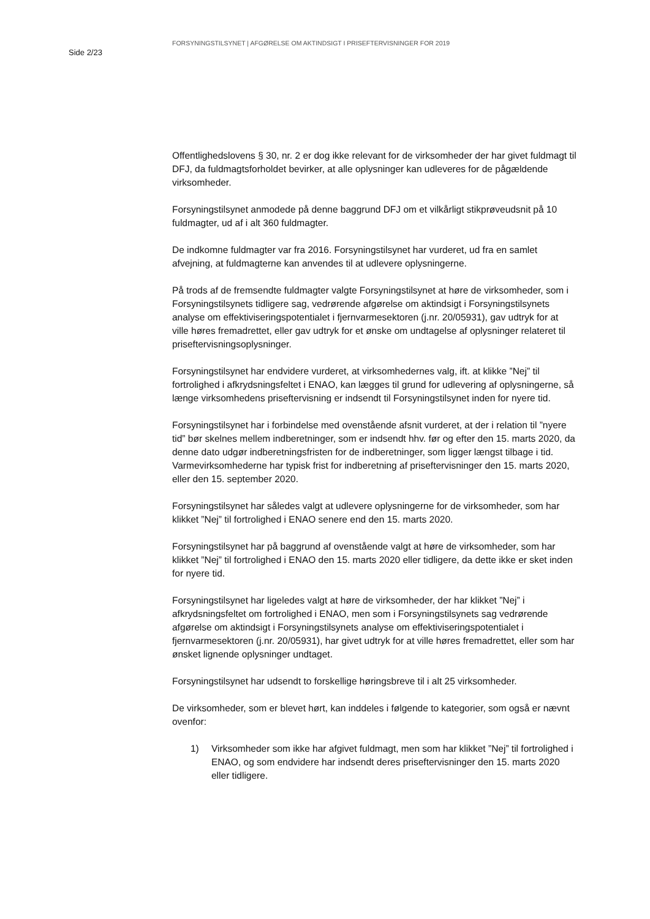Side 2/23
FORSYNINGSTILSYNET | AFGØRELSE OM AKTINDSIGT I PRISEFTERVISNINGER FOR 2019
Offentlighedslovens § 30, nr. 2 er dog ikke relevant for de virksomheder der har givet fuldmagt til DFJ, da fuldmagtsforholdet bevirker, at alle oplysninger kan udleveres for de pågældende virksomheder.
Forsyningstilsynet anmodede på denne baggrund DFJ om et vilkårligt stikprøveudsnit på 10 fuldmagter, ud af i alt 360 fuldmagter.
De indkomne fuldmagter var fra 2016. Forsyningstilsynet har vurderet, ud fra en samlet afvejning, at fuldmagterne kan anvendes til at udlevere oplysningerne.
På trods af de fremsendte fuldmagter valgte Forsyningstilsynet at høre de virksomheder, som i Forsyningstilsynets tidligere sag, vedrørende afgørelse om aktindsigt i Forsyningstilsynets analyse om effektiviseringspotentialet i fjernvarmesektoren (j.nr. 20/05931), gav udtryk for at ville høres fremadrettet, eller gav udtryk for et ønske om undtagelse af oplysninger relateret til priseftervisningsoplysninger.
Forsyningstilsynet har endvidere vurderet, at virksomhedernes valg, ift. at klikke ”Nej” til fortrolighed i afkrydsningsfeltet i ENAO, kan lægges til grund for udlevering af oplysningerne, så længe virksomhedens priseftervisning er indsendt til Forsyningstilsynet inden for nyere tid.
Forsyningstilsynet har i forbindelse med ovenstående afsnit vurderet, at der i relation til ”nyere tid” bør skelnes mellem indberetninger, som er indsendt hhv. før og efter den 15. marts 2020, da denne dato udgør indberetningsfristen for de indberetninger, som ligger længst tilbage i tid. Varmevirksomhederne har typisk frist for indberetning af priseftervisninger den 15. marts 2020, eller den 15. september 2020.
Forsyningstilsynet har således valgt at udlevere oplysningerne for de virksomheder, som har klikket ”Nej” til fortrolighed i ENAO senere end den 15. marts 2020.
Forsyningstilsynet har på baggrund af ovenstående valgt at høre de virksomheder, som har klikket ”Nej” til fortrolighed i ENAO den 15. marts 2020 eller tidligere, da dette ikke er sket inden for nyere tid.
Forsyningstilsynet har ligeledes valgt at høre de virksomheder, der har klikket ”Nej” i afkrydsningsfeltet om fortrolighed i ENAO, men som i Forsyningstilsynets sag vedrørende afgørelse om aktindsigt i Forsyningstilsynets analyse om effektiviseringspotentialet i fjernvarmesektoren (j.nr. 20/05931), har givet udtryk for at ville høres fremadrettet, eller som har ønsket lignende oplysninger undtaget.
Forsyningstilsynet har udsendt to forskellige høringsbreve til i alt 25 virksomheder.
De virksomheder, som er blevet hørt, kan inddeles i følgende to kategorier, som også er nævnt ovenfor:
1) Virksomheder som ikke har afgivet fuldmagt, men som har klikket ”Nej” til fortrolighed i ENAO, og som endvidere har indsendt deres priseftervisninger den 15. marts 2020 eller tidligere.